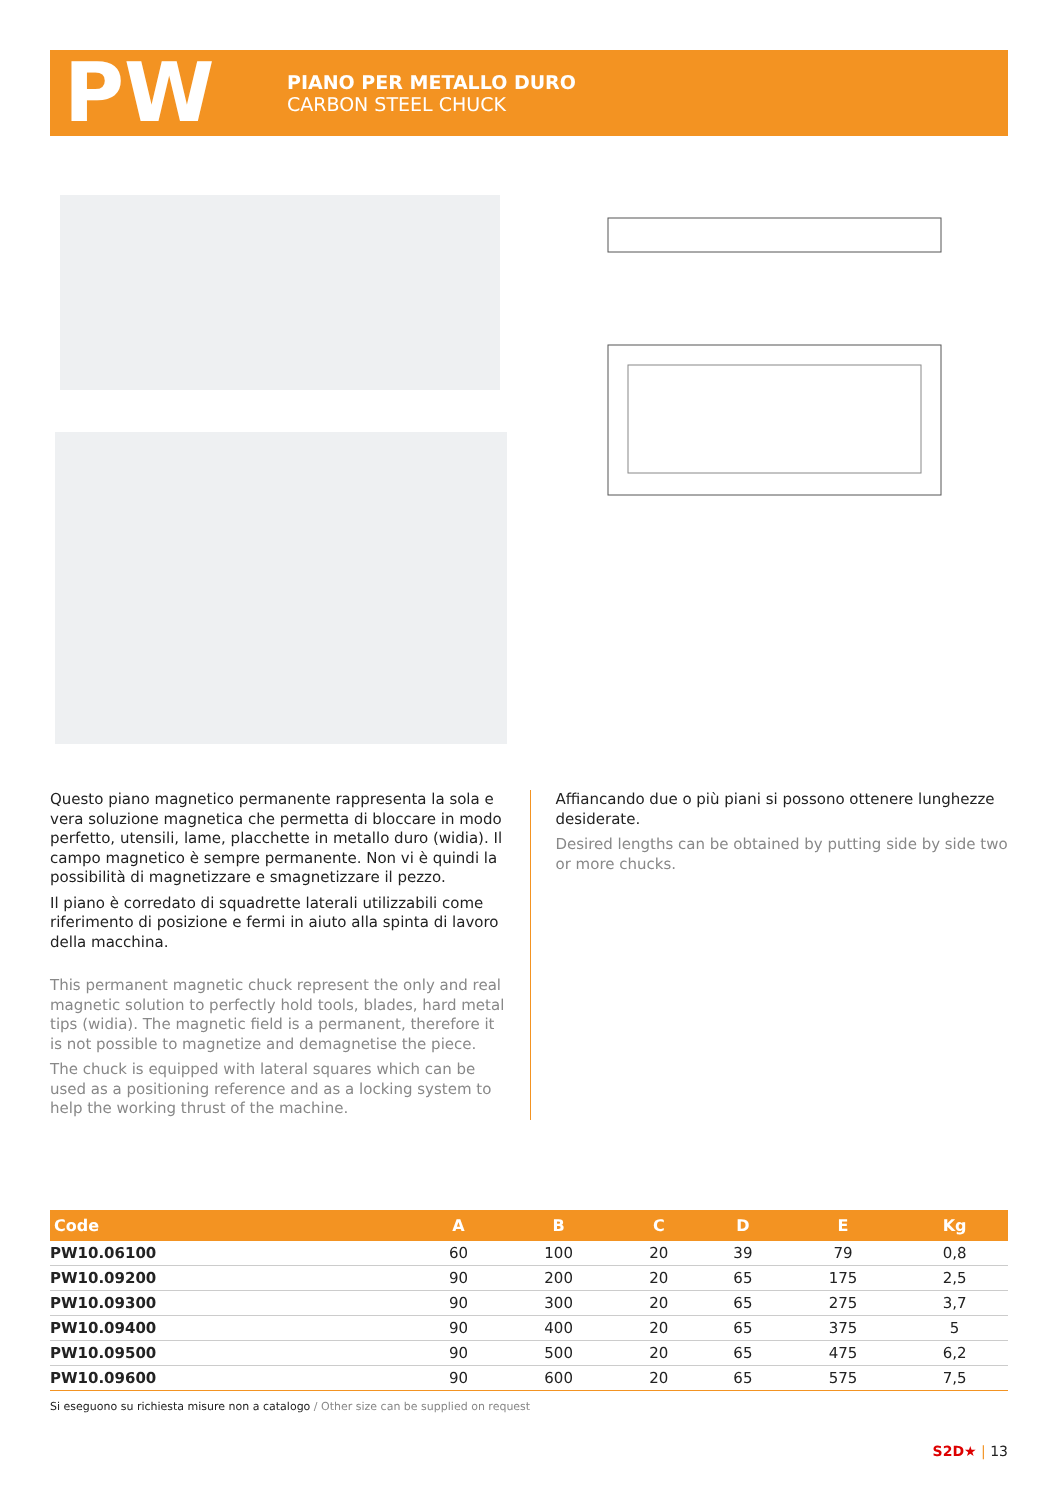PW
PIANO PER METALLO DURO
CARBON STEEL CHUCK
Questo piano magnetico permanente rappresenta la sola e vera soluzione magnetica che permetta di bloccare in modo perfetto, utensili, lame, placchette in metallo duro (widia). Il campo magnetico è sempre permanente. Non vi è quindi la possibilità di magnetizzare e smagnetizzare il pezzo.
Il piano è corredato di squadrette laterali utilizzabili come riferimento di posizione e fermi in aiuto alla spinta di lavoro della macchina.
This permanent magnetic chuck represent the only and real magnetic solution to perfectly hold tools, blades, hard metal tips (widia). The magnetic field is a permanent, therefore it is not possible to magnetize and demagnetise the piece.
The chuck is equipped with lateral squares which can be used as a positioning reference and as a locking system to help the working thrust of the machine.
Affiancando due o più piani si possono ottenere lunghezze desiderate.
Desired lengths can be obtained by putting side by side two or more chucks.
| Code | A | B | C | D | E | Kg |
| --- | --- | --- | --- | --- | --- | --- |
| PW10.06100 | 60 | 100 | 20 | 39 | 79 | 0,8 |
| PW10.09200 | 90 | 200 | 20 | 65 | 175 | 2,5 |
| PW10.09300 | 90 | 300 | 20 | 65 | 275 | 3,7 |
| PW10.09400 | 90 | 400 | 20 | 65 | 375 | 5 |
| PW10.09500 | 90 | 500 | 20 | 65 | 475 | 6,2 |
| PW10.09600 | 90 | 600 | 20 | 65 | 575 | 7,5 |
Si eseguono su richiesta misure non a catalogo / Other size can be supplied on request
S2D★ | 13